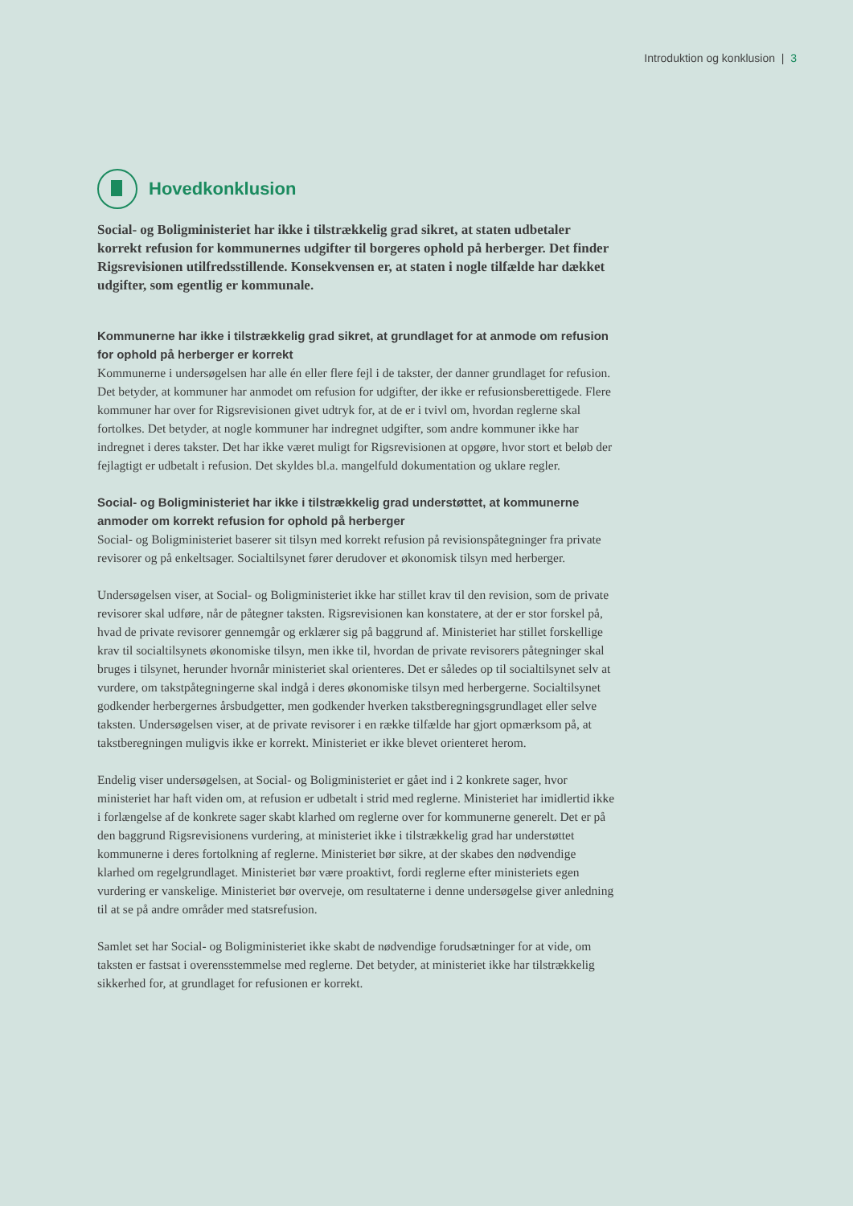Introduktion og konklusion | 3
Hovedkonklusion
Social- og Boligministeriet har ikke i tilstrækkelig grad sikret, at staten udbetaler korrekt refusion for kommunernes udgifter til borgeres ophold på herberger. Det finder Rigsrevisionen utilfredsstillende. Konsekvensen er, at staten i nogle tilfælde har dækket udgifter, som egentlig er kommunale.
Kommunerne har ikke i tilstrækkelig grad sikret, at grundlaget for at anmode om refusion for ophold på herberger er korrekt
Kommunerne i undersøgelsen har alle én eller flere fejl i de takster, der danner grundlaget for refusion. Det betyder, at kommuner har anmodet om refusion for udgifter, der ikke er refusionsberettigede. Flere kommuner har over for Rigsrevisionen givet udtryk for, at de er i tvivl om, hvordan reglerne skal fortolkes. Det betyder, at nogle kommuner har indregnet udgifter, som andre kommuner ikke har indregnet i deres takster. Det har ikke været muligt for Rigsrevisionen at opgøre, hvor stort et beløb der fejlagtigt er udbetalt i refusion. Det skyldes bl.a. mangelfuld dokumentation og uklare regler.
Social- og Boligministeriet har ikke i tilstrækkelig grad understøttet, at kommunerne anmoder om korrekt refusion for ophold på herberger
Social- og Boligministeriet baserer sit tilsyn med korrekt refusion på revisionspåtegninger fra private revisorer og på enkeltsager. Socialtilsynet fører derudover et økonomisk tilsyn med herberger.
Undersøgelsen viser, at Social- og Boligministeriet ikke har stillet krav til den revision, som de private revisorer skal udføre, når de påtegner taksten. Rigsrevisionen kan konstatere, at der er stor forskel på, hvad de private revisorer gennemgår og erklærer sig på baggrund af. Ministeriet har stillet forskellige krav til socialtilsynets økonomiske tilsyn, men ikke til, hvordan de private revisorers påtegninger skal bruges i tilsynet, herunder hvornår ministeriet skal orienteres. Det er således op til socialtilsynet selv at vurdere, om takstpåtegningerne skal indgå i deres økonomiske tilsyn med herbergerne. Socialtilsynet godkender herbergernes årsbudgetter, men godkender hverken takstberegningsgrundlaget eller selve taksten. Undersøgelsen viser, at de private revisorer i en række tilfælde har gjort opmærksom på, at takstberegningen muligvis ikke er korrekt. Ministeriet er ikke blevet orienteret herom.
Endelig viser undersøgelsen, at Social- og Boligministeriet er gået ind i 2 konkrete sager, hvor ministeriet har haft viden om, at refusion er udbetalt i strid med reglerne. Ministeriet har imidlertid ikke i forlængelse af de konkrete sager skabt klarhed om reglerne over for kommunerne generelt. Det er på den baggrund Rigsrevisionens vurdering, at ministeriet ikke i tilstrækkelig grad har understøttet kommunerne i deres fortolkning af reglerne. Ministeriet bør sikre, at der skabes den nødvendige klarhed om regelgrundlaget. Ministeriet bør være proaktivt, fordi reglerne efter ministeriets egen vurdering er vanskelige. Ministeriet bør overveje, om resultaterne i denne undersøgelse giver anledning til at se på andre områder med statsrefusion.
Samlet set har Social- og Boligministeriet ikke skabt de nødvendige forudsætninger for at vide, om taksten er fastsat i overensstemmelse med reglerne. Det betyder, at ministeriet ikke har tilstrækkelig sikkerhed for, at grundlaget for refusionen er korrekt.